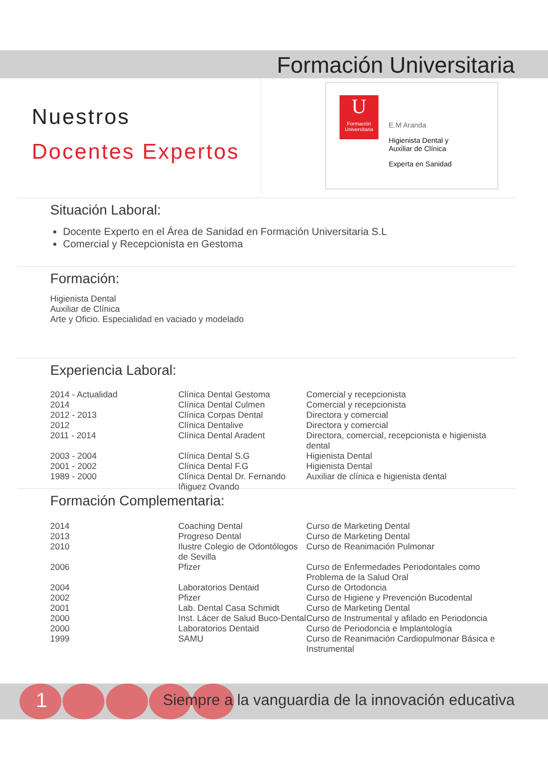Formación Universitaria
Nuestros
Docentes Expertos
U
Formación Universitaria
E.M Aranda
Higienista Dental y
Auxiliar de Clínica
Experta en Sanidad
Situación Laboral:
Docente Experto en el Área de Sanidad en Formación Universitaria S.L
Comercial y Recepcionista en Gestoma
Formación:
Higienista Dental
Auxiliar de Clínica
Arte y Oficio. Especialidad en vaciado y modelado
Experiencia Laboral:
| 2014 - Actualidad | Clínica Dental Gestoma | Comercial y recepcionista |
| 2014 | Clínica Dental Culmen | Comercial y recepcionista |
| 2012 - 2013 | Clínica Corpas Dental | Directora y comercial |
| 2012 | Clínica Dentalive | Directora y comercial |
| 2011 - 2014 | Clínica Dental Aradent | Directora, comercial, recepcionista e higienista dental |
| 2003 - 2004 | Clínica Dental S.G | Higienista Dental |
| 2001 - 2002 | Clínica Dental F.G | Higienista Dental |
| 1989 - 2000 | Clínica Dental Dr. Fernando Iñiguez Ovando | Auxiliar de clínica e higienista dental |
Formación Complementaria:
| 2014 | Coaching Dental | Curso de Marketing Dental |
| 2013 | Progreso Dental | Curso de Marketing Dental |
| 2010 | Ilustre Colegio de Odontólogos de Sevilla | Curso de Reanimación Pulmonar |
| 2006 | Pfizer | Curso de Enfermedades Periodontales como Problema de la Salud Oral |
| 2004 | Laboratorios Dentaid | Curso de Ortodoncia |
| 2002 | Pfizer | Curso de Higiene y Prevención Bucodental |
| 2001 | Lab. Dental Casa Schmidt | Curso de Marketing Dental |
| 2000 | Inst. Lácer de Salud Buco-Dental | Curso de Instrumental y afilado en Periodoncia |
| 2000 | Laboratorios Dentaid | Curso de Periodoncia e Implantología |
| 1999 | SAMU | Curso de Reanimación Cardiopulmonar Básica e Instrumental |
1
Siempre a la vanguardia de la innovación educativa